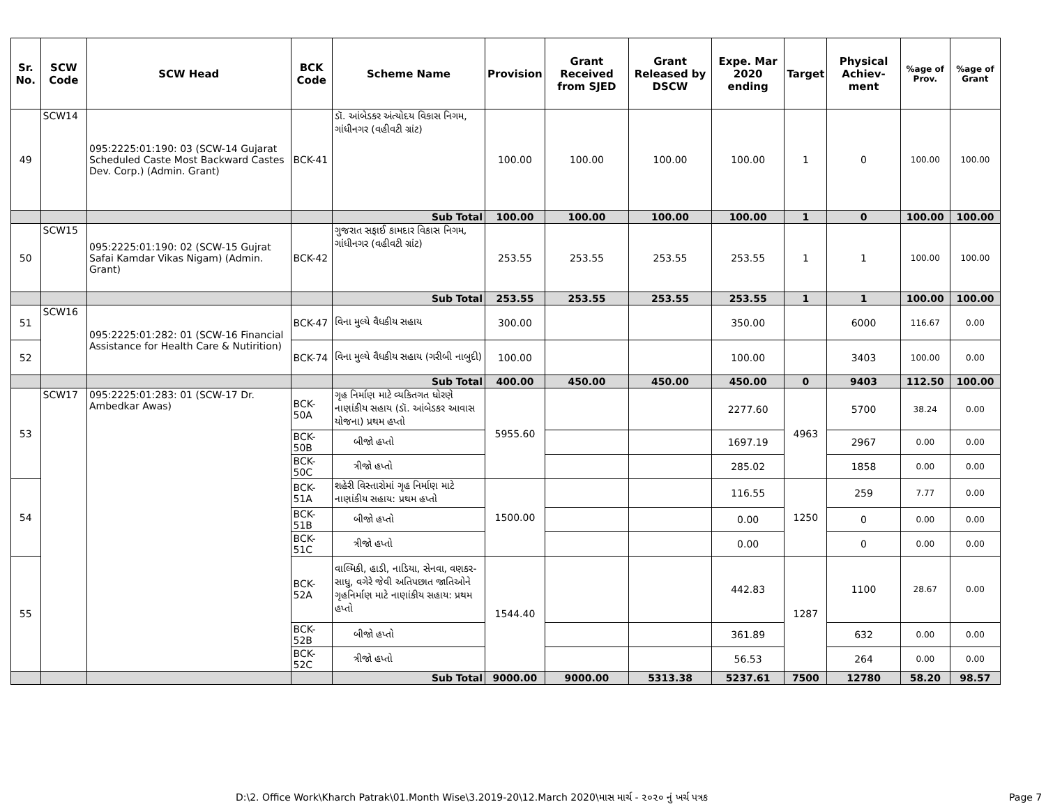| Sr. No. | SCW Code | SCW Head | BCK Code | Scheme Name | Provision | Grant Received from SJED | Grant Released by DSCW | Expe. Mar 2020 ending | Target | Physical Achiev-ment | %age of Prov. | %age of Grant |
| --- | --- | --- | --- | --- | --- | --- | --- | --- | --- | --- | --- | --- |
| 49 | SCW14 | 095:2225:01:190: 03 (SCW-14 Gujarat Scheduled Caste Most Backward Castes Dev. Corp.) (Admin. Grant) | BCK-41 | ડૉ. આંબેડકર અંત્યોદય વિકાસ નિગમ, ગાંધીનગર (વહીવટી ગ્રાંટ) | 100.00 | 100.00 | 100.00 | 100.00 | 1 | 0 | 100.00 | 100.00 |
| | | | | Sub Total | 100.00 | 100.00 | 100.00 | 100.00 | 1 | 0 | 100.00 | 100.00 |
| 50 | SCW15 | 095:2225:01:190: 02 (SCW-15 Gujrat Safai Kamdar Vikas Nigam) (Admin. Grant) | BCK-42 | ગુજરાત સફાઈ કામદાર વિકાસ નિગમ, ગાંધીનગર (વહીવટી ગ્રાંટ) | 253.55 | 253.55 | 253.55 | 253.55 | 1 | 1 | 100.00 | 100.00 |
| | | | | Sub Total | 253.55 | 253.55 | 253.55 | 253.55 | 1 | 1 | 100.00 | 100.00 |
| 51 | SCW16 | 095:2225:01:282: 01 (SCW-16 Financial Assistance for Health Care & Nutirition) | BCK-47 | વિના મુલ્યે વૈધકીય સહાય | 300.00 | | | 350.00 | | 6000 | 116.67 | 0.00 |
| 52 | | | BCK-74 | વિના મુલ્યે વૈધકીય સહાય (ગરીબી નાબુદી) | 100.00 | | | 100.00 | | 3403 | 100.00 | 0.00 |
| | | | | Sub Total | 400.00 | 450.00 | 450.00 | 450.00 | 0 | 9403 | 112.50 | 100.00 |
| 53 | SCW17 | 095:2225:01:283: 01 (SCW-17 Dr. Ambedkar Awas) | BCK-50A | ગૃહ નિર્માણ માટે વ્યકિતગત ધોરણે નાણાંકીય સહાય (ડૉ. આંબેડકર આવાસ યોજના) પ્રથમ હપ્તો | 5955.60 | | | 2277.60 | 4963 | 5700 | 38.24 | 0.00 |
| | | | BCK-50B | બીજો હપ્તો | | | | 1697.19 | | 2967 | 0.00 | 0.00 |
| | | | BCK-50C | ત્રીજો હપ્તો | | | | 285.02 | | 1858 | 0.00 | 0.00 |
| 54 | | | BCK-51A | શહેરી વિસ્તારોમાં ગૃહ નિર્માણ માટે નાણાંકીય સહાય: પ્રથમ હપ્તો | 1500.00 | | | 116.55 | 1250 | 259 | 7.77 | 0.00 |
| | | | BCK-51B | બીજો હપ્તો | | | | 0.00 | | 0 | 0.00 | 0.00 |
| | | | BCK-51C | ત્રીજો હપ્તો | | | | 0.00 | | 0 | 0.00 | 0.00 |
| 55 | | | BCK-52A | વાલ્મિકી, હાડી, નાડિયા, સેનવા, વણકર-સાધુ, વગેરે જેવી અતિપછાત જાતિઓને ગૃહનિર્માણ માટે નાણાંકીય સહાય: પ્રથમ હપ્તો | 1544.40 | | | 442.83 | 1287 | 1100 | 28.67 | 0.00 |
| | | | BCK-52B | બીજો હપ્તો | | | | 361.89 | | 632 | 0.00 | 0.00 |
| | | | BCK-52C | ત્રીજો હપ્તો | | | | 56.53 | | 264 | 0.00 | 0.00 |
| | | | | Sub Total | 9000.00 | 9000.00 | 5313.38 | 5237.61 | 7500 | 12780 | 58.20 | 98.57 |
D:\2. Office Work\Kharch Patrak\01.Month Wise\3.2019-20\12.March 2020\માસ માર્ચ - ૨૦૨૦ નું ખર્ચ પત્રક Page 7